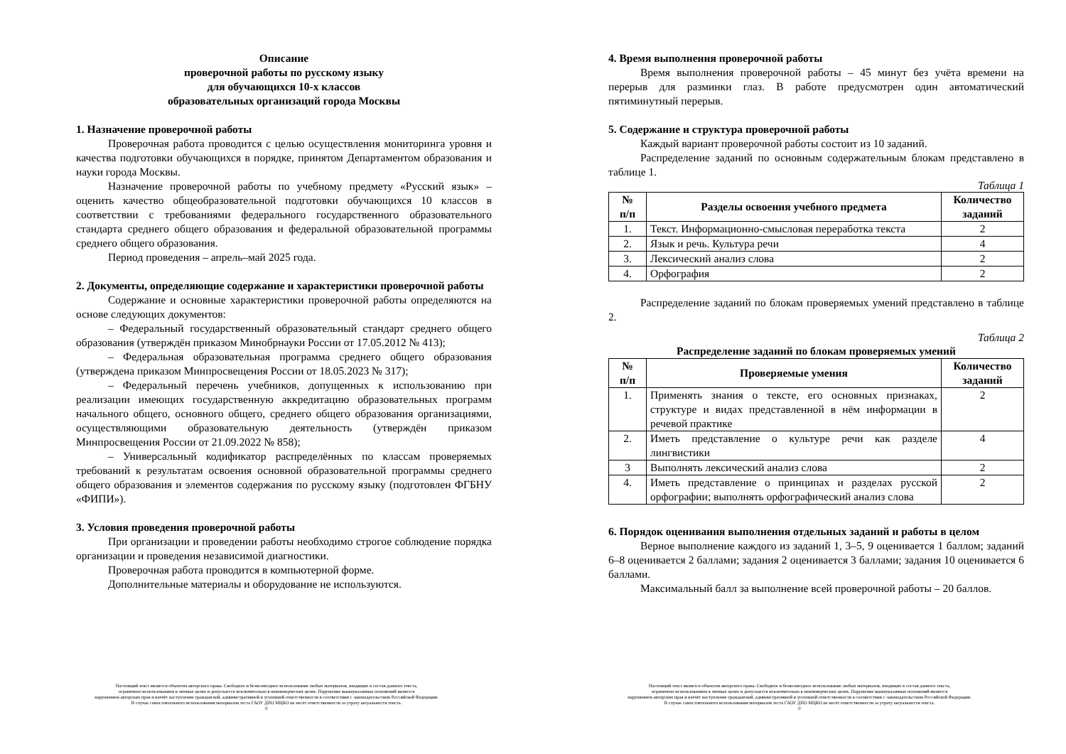Описание
проверочной работы по русскому языку
для обучающихся 10-х классов
образовательных организаций города Москвы
1. Назначение проверочной работы
Проверочная работа проводится с целью осуществления мониторинга уровня и качества подготовки обучающихся в порядке, принятом Департаментом образования и науки города Москвы.
Назначение проверочной работы по учебному предмету «Русский язык» – оценить качество общеобразовательной подготовки обучающихся 10 классов в соответствии с требованиями федерального государственного образовательного стандарта среднего общего образования и федеральной образовательной программы среднего общего образования.
Период проведения – апрель–май 2025 года.
2. Документы, определяющие содержание и характеристики проверочной работы
Содержание и основные характеристики проверочной работы определяются на основе следующих документов:
– Федеральный государственный образовательный стандарт среднего общего образования (утверждён приказом Минобрнауки России от 17.05.2012 № 413);
– Федеральная образовательная программа среднего общего образования (утверждена приказом Минпросвещения России от 18.05.2023 № 317);
– Федеральный перечень учебников, допущенных к использованию при реализации имеющих государственную аккредитацию образовательных программ начального общего, основного общего, среднего общего образования организациями, осуществляющими образовательную деятельность (утверждён приказом Минпросвещения России от 21.09.2022 № 858);
– Универсальный кодификатор распределённых по классам проверяемых требований к результатам освоения основной образовательной программы среднего общего образования и элементов содержания по русскому языку (подготовлен ФГБНУ «ФИПИ»).
3. Условия проведения проверочной работы
При организации и проведении работы необходимо строгое соблюдение порядка организации и проведения независимой диагностики.
Проверочная работа проводится в компьютерной форме.
Дополнительные материалы и оборудование не используются.
Настоящий текст является объектом авторского права. Свободное и безвозмездное использование любых материалов, входящих в состав данного текста,
ограничено использованием в личных целях и допускается исключительно в некоммерческих целях. Нарушение вышеуказанных положений является
нарушением авторских прав и влечёт наступление гражданской, административной и уголовной ответственности в соответствии с законодательством Российской Федерации.
В случае самостоятельного использования материалов теста ГАОУ ДПО МЦКО не несёт ответственности за утрату актуальности текста.
©
4. Время выполнения проверочной работы
Время выполнения проверочной работы – 45 минут без учёта времени на перерыв для разминки глаз. В работе предусмотрен один автоматический пятиминутный перерыв.
5. Содержание и структура проверочной работы
Каждый вариант проверочной работы состоит из 10 заданий.
Распределение заданий по основным содержательным блокам представлено в таблице 1.
Таблица 1
| № п/п | Разделы освоения учебного предмета | Количество заданий |
| --- | --- | --- |
| 1. | Текст. Информационно-смысловая переработка текста | 2 |
| 2. | Язык и речь. Культура речи | 4 |
| 3. | Лексический анализ слова | 2 |
| 4. | Орфография | 2 |
Распределение заданий по блокам проверяемых умений представлено в таблице 2.
Таблица 2
Распределение заданий по блокам проверяемых умений
| № п/п | Проверяемые умения | Количество заданий |
| --- | --- | --- |
| 1. | Применять знания о тексте, его основных признаках, структуре и видах представленной в нём информации в речевой практике | 2 |
| 2. | Иметь представление о культуре речи как разделе лингвистики | 4 |
| 3 | Выполнять лексический анализ слова | 2 |
| 4. | Иметь представление о принципах и разделах русской орфографии; выполнять орфографический анализ слова | 2 |
6. Порядок оценивания выполнения отдельных заданий и работы в целом
Верное выполнение каждого из заданий 1, 3–5, 9 оценивается 1 баллом; заданий 6–8 оценивается 2 баллами; задания 2 оценивается 3 баллами; задания 10 оценивается 6 баллами.
Максимальный балл за выполнение всей проверочной работы – 20 баллов.
Настоящий текст является объектом авторского права. Свободное и безвозмездное использование любых материалов, входящих в состав данного текста,
ограничено использованием в личных целях и допускается исключительно в некоммерческих целях. Нарушение вышеуказанных положений является
нарушением авторских прав и влечёт наступление гражданской, административной и уголовной ответственности в соответствии с законодательством Российской Федерации.
В случае самостоятельного использования материалов теста ГАОУ ДПО МЦКО не несёт ответственности за утрату актуальности текста.
©